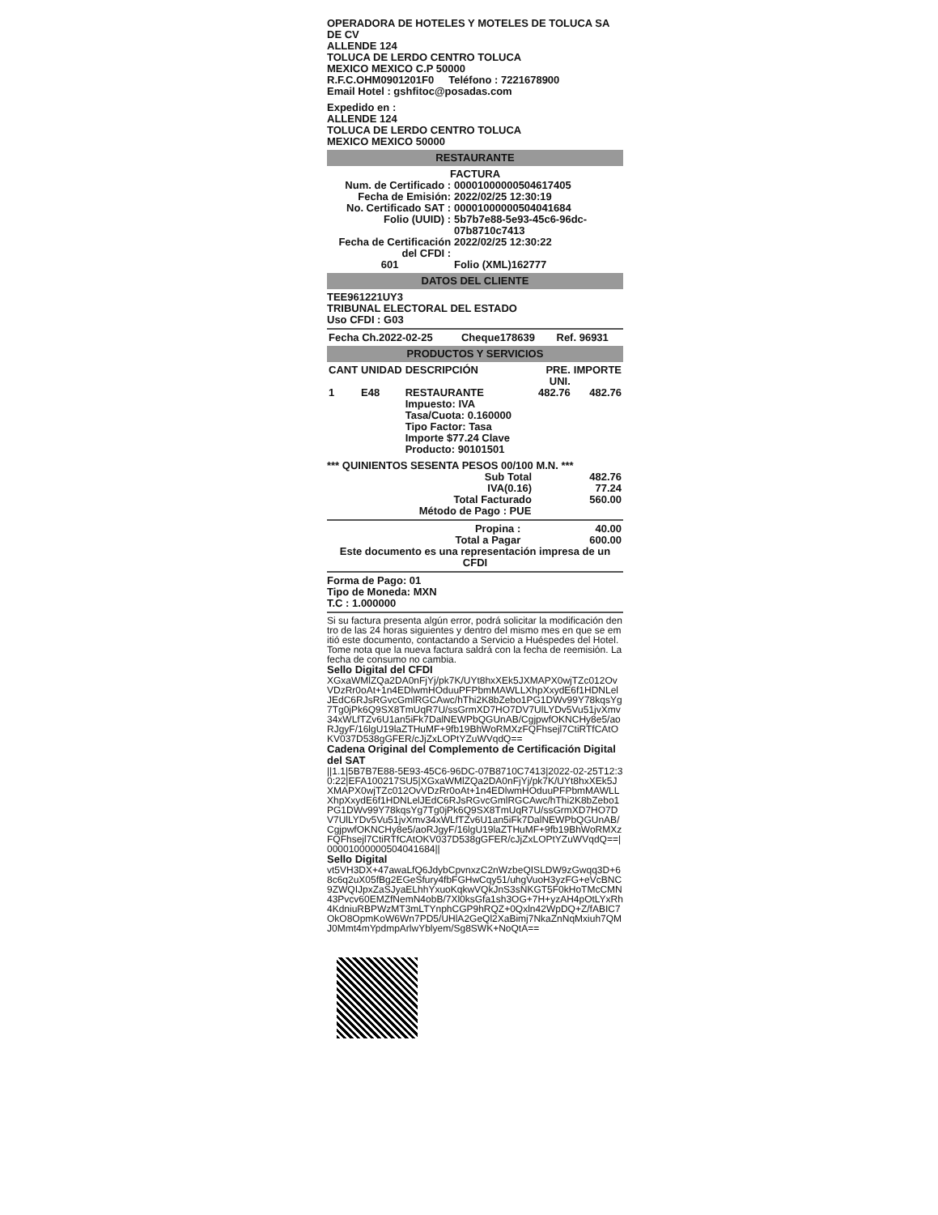OPERADORA DE HOTELES Y MOTELES DE TOLUCA SA DE CV
ALLENDE 124
TOLUCA DE LERDO CENTRO TOLUCA
MEXICO MEXICO C.P 50000
R.F.C.OHM0901201F0 Teléfono : 7221678900
Email Hotel : gshfitoc@posadas.com
Expedido en :
ALLENDE 124
TOLUCA DE LERDO CENTRO TOLUCA
MEXICO MEXICO 50000
RESTAURANTE
FACTURA
| Num. de Certificado : | 00001000000504617405 |
| Fecha de Emisión: | 2022/02/25 12:30:19 |
| No. Certificado SAT : | 00001000000504041684 |
| Folio (UUID) : | 5b7b7e88-5e93-45c6-96dc-07b8710c7413 |
| Fecha de Certificación del CFDI : | 2022/02/25 12:30:22 |
| 601 | Folio (XML)162777 |
DATOS DEL CLIENTE
TEE961221UY3
TRIBUNAL ELECTORAL DEL ESTADO
Uso CFDI : G03
| Fecha Ch.2022-02-25 | Cheque178639 | Ref. 96931 |
PRODUCTOS Y SERVICIOS
| CANT | UNIDAD | DESCRIPCIÓN | PRE. UNI. | IMPORTE |
| --- | --- | --- | --- | --- |
| 1 | E48 | RESTAURANTE Impuesto: IVA Tasa/Cuota: 0.160000 Tipo Factor: Tasa Importe $77.24 Clave Producto: 90101501 | 482.76 | 482.76 |
*** QUINIENTOS SESENTA PESOS 00/100 M.N. ***
| Sub Total | 482.76 |
| IVA(0.16) | 77.24 |
| Total Facturado | 560.00 |
Método de Pago : PUE
| Propina : | 40.00 |
| Total a Pagar | 600.00 |
Este documento es una representación impresa de un CFDI
Forma de Pago: 01
Tipo de Moneda: MXN
T.C : 1.000000
Si su factura presenta algún error, podrá solicitar la modificación dentro de las 24 horas siguientes y dentro del mismo mes en que se emitió este documento, contactando a Servicio a Huéspedes del Hotel. Tome nota que la nueva factura saldrá con la fecha de reemisión. La fecha de consumo no cambia.
Sello Digital del CFDI
XGxaWMlZQa2DA0nFjYj/pk7K/UYt8hxXEk5JXMAPX0wjTZc012OvVDzRr0oAt+1n4EDlwmHOduuPFPbmMAWLLXhpXxydE6f1HDNLelJEdC6RJsRGvcGmlRGCAwc/hThi2K8bZebo1PG1DWv99Y78kqsYg7Tg0jPk6Q9SX8TmUqR7U/ssGrmXD7HO7DV7UlLYDv5Vu51jvXmv34xWLfTZv6U1an5iFk7DalNEWPbQGUnAB/CgjpwfOKNCHy8e5/aoRJgyF/16lgU19laZTHuMF+9fb19BhWoRMXzFQFhsejl7CtiRTfCAtOKV037D538gGFER/cJjZxLOPtYZuWVqdQ==
Cadena Original del Complemento de Certificación Digital del SAT
||1.1|5B7B7E88-5E93-45C6-96DC-07B8710C7413|2022-02-25T12:30:22|EFA100217SU5|XGxaWMlZQa2DA0nFjYj/pk7K/UYt8hxXEk5JXMAPX0wjTZc012OvVDzRr0oAt+1n4EDlwmHOduuPFPbmMAWLLXhpXxydE6f1HDNLelJEdC6RJsRGvcGmlRGCAwc/hThi2K8bZebo1PG1DWv99Y78kqsYg7Tg0jPk6Q9SX8TmUqR7U/ssGrmXD7HO7DV7UlLYDv5Vu51jvXmv34xWLfTZv6U1an5iFk7DalNEWPbQGUnAB/CgjpwfOKNCHy8e5/aoRJgyF/16lgU19laZTHuMF+9fb19BhWoRMXzFQFhsejl7CtiRTfCAtOKV037D538gGFER/cJjZxLOPtYZuWVqdQ==|00001000000504041684||
Sello Digital
vt5VH3DX+47awaLfQ6JdybCpvnxzC2nWzbeQISLDW9zGwqq3D+68c6q2uX05fBg2EGeSfury4fbFGHwCqy51/uhgVuoH3yzFG+eVcBNC9ZWQIJpxZaSJyaELhhYxuoKqkwVQkJnS3sNKGT5F0kHoTMcCMN43Pvcv60EMZfNemN4obB/7Xl0ksGfa1sh3OG+7H+yzAH4pOtLYxRh4KdniuRBPWzMT3mLTYnphCGP9hRQZ+0Qxln42WpDQ+Z/fABIC7OkO8OpmKoW6Wn7PD5/UHlA2GeQl2XaBimj7NkaZnNqMxiuh7QMJ0Mmt4mYpdmpArlwYblyem/Sg8SWK+NoQtA==